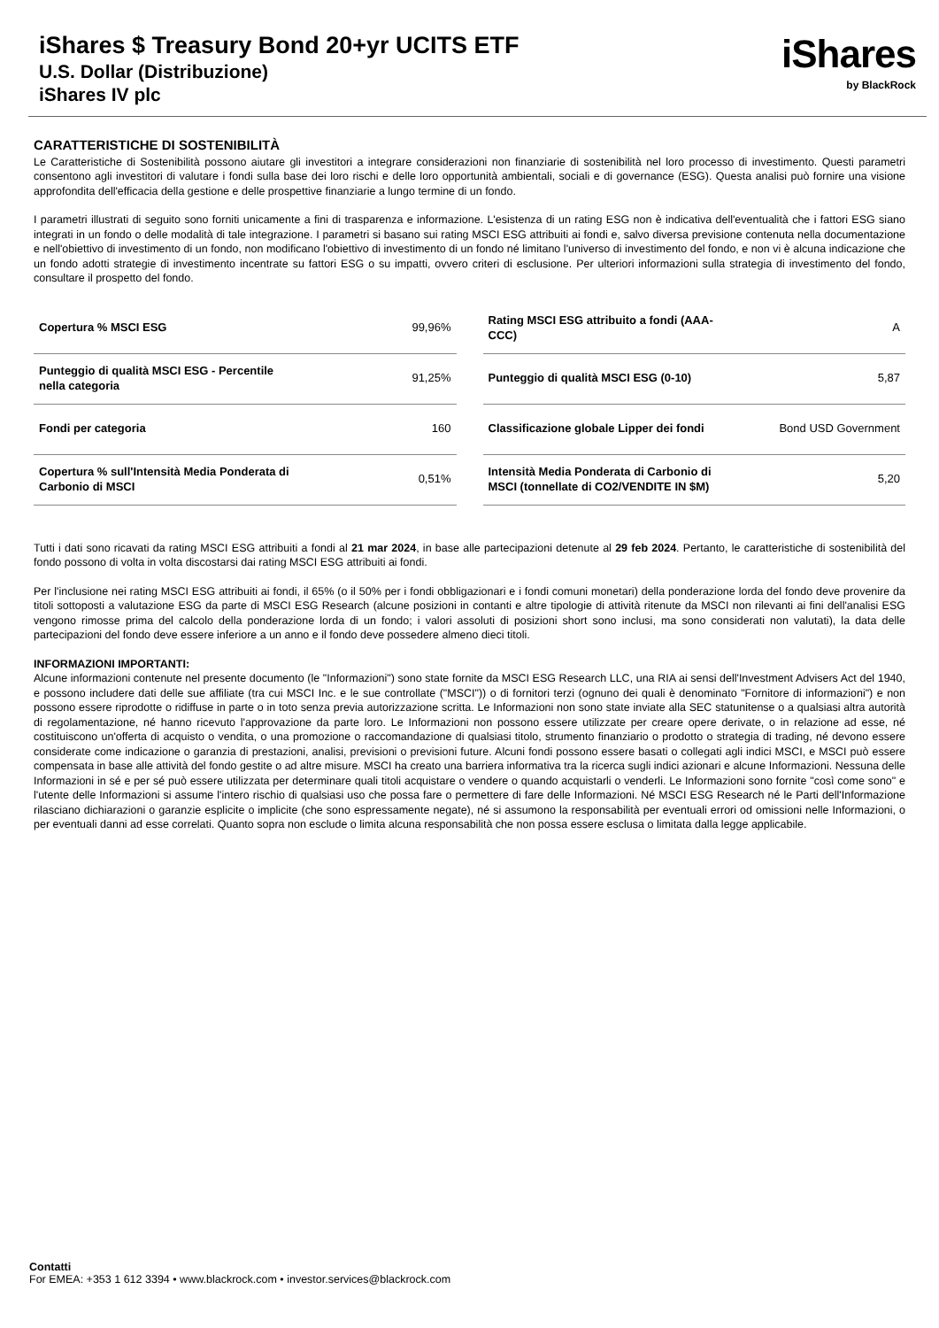iShares $ Treasury Bond 20+yr UCITS ETF
U.S. Dollar (Distribuzione)
iShares IV plc
iShares
by BlackRock
CARATTERISTICHE DI SOSTENIBILITÀ
Le Caratteristiche di Sostenibilità possono aiutare gli investitori a integrare considerazioni non finanziarie di sostenibilità nel loro processo di investimento. Questi parametri consentono agli investitori di valutare i fondi sulla base dei loro rischi e delle loro opportunità ambientali, sociali e di governance (ESG). Questa analisi può fornire una visione approfondita dell'efficacia della gestione e delle prospettive finanziarie a lungo termine di un fondo.
I parametri illustrati di seguito sono forniti unicamente a fini di trasparenza e informazione. L'esistenza di un rating ESG non è indicativa dell'eventualità che i fattori ESG siano integrati in un fondo o delle modalità di tale integrazione. I parametri si basano sui rating MSCI ESG attribuiti ai fondi e, salvo diversa previsione contenuta nella documentazione e nell'obiettivo di investimento di un fondo, non modificano l'obiettivo di investimento di un fondo né limitano l'universo di investimento del fondo, e non vi è alcuna indicazione che un fondo adotti strategie di investimento incentrate su fattori ESG o su impatti, ovvero criteri di esclusione. Per ulteriori informazioni sulla strategia di investimento del fondo, consultare il prospetto del fondo.
| Copertura % MSCI ESG | 99,96% |
| Punteggio di qualità MSCI ESG - Percentile nella categoria | 91,25% |
| Fondi per categoria | 160 |
| Copertura % sull'Intensità Media Ponderata di Carbonio di MSCI | 0,51% |
| Rating MSCI ESG attribuito a fondi (AAA-CCC) | A |
| Punteggio di qualità MSCI ESG (0-10) | 5,87 |
| Classificazione globale Lipper dei fondi | Bond USD Government |
| Intensità Media Ponderata di Carbonio di MSCI (tonnellate di CO2/VENDITE IN $M) | 5,20 |
Tutti i dati sono ricavati da rating MSCI ESG attribuiti a fondi al 21 mar 2024, in base alle partecipazioni detenute al 29 feb 2024. Pertanto, le caratteristiche di sostenibilità del fondo possono di volta in volta discostarsi dai rating MSCI ESG attribuiti ai fondi.
Per l'inclusione nei rating MSCI ESG attribuiti ai fondi, il 65% (o il 50% per i fondi obbligazionari e i fondi comuni monetari) della ponderazione lorda del fondo deve provenire da titoli sottoposti a valutazione ESG da parte di MSCI ESG Research (alcune posizioni in contanti e altre tipologie di attività ritenute da MSCI non rilevanti ai fini dell'analisi ESG vengono rimosse prima del calcolo della ponderazione lorda di un fondo; i valori assoluti di posizioni short sono inclusi, ma sono considerati non valutati), la data delle partecipazioni del fondo deve essere inferiore a un anno e il fondo deve possedere almeno dieci titoli.
INFORMAZIONI IMPORTANTI:
Alcune informazioni contenute nel presente documento (le "Informazioni") sono state fornite da MSCI ESG Research LLC, una RIA ai sensi dell'Investment Advisers Act del 1940, e possono includere dati delle sue affiliate (tra cui MSCI Inc. e le sue controllate ("MSCI")) o di fornitori terzi (ognuno dei quali è denominato "Fornitore di informazioni") e non possono essere riprodotte o ridiffuse in parte o in toto senza previa autorizzazione scritta. Le Informazioni non sono state inviate alla SEC statunitense o a qualsiasi altra autorità di regolamentazione, né hanno ricevuto l'approvazione da parte loro. Le Informazioni non possono essere utilizzate per creare opere derivate, o in relazione ad esse, né costituiscono un'offerta di acquisto o vendita, o una promozione o raccomandazione di qualsiasi titolo, strumento finanziario o prodotto o strategia di trading, né devono essere considerate come indicazione o garanzia di prestazioni, analisi, previsioni o previsioni future. Alcuni fondi possono essere basati o collegati agli indici MSCI, e MSCI può essere compensata in base alle attività del fondo gestite o ad altre misure. MSCI ha creato una barriera informativa tra la ricerca sugli indici azionari e alcune Informazioni. Nessuna delle Informazioni in sé e per sé può essere utilizzata per determinare quali titoli acquistare o vendere o quando acquistarli o venderli. Le Informazioni sono fornite "così come sono" e l'utente delle Informazioni si assume l'intero rischio di qualsiasi uso che possa fare o permettere di fare delle Informazioni. Né MSCI ESG Research né le Parti dell'Informazione rilasciano dichiarazioni o garanzie esplicite o implicite (che sono espressamente negate), né si assumono la responsabilità per eventuali errori od omissioni nelle Informazioni, o per eventuali danni ad esse correlati. Quanto sopra non esclude o limita alcuna responsabilità che non possa essere esclusa o limitata dalla legge applicabile.
Contatti
For EMEA: +353 1 612 3394 • www.blackrock.com • investor.services@blackrock.com